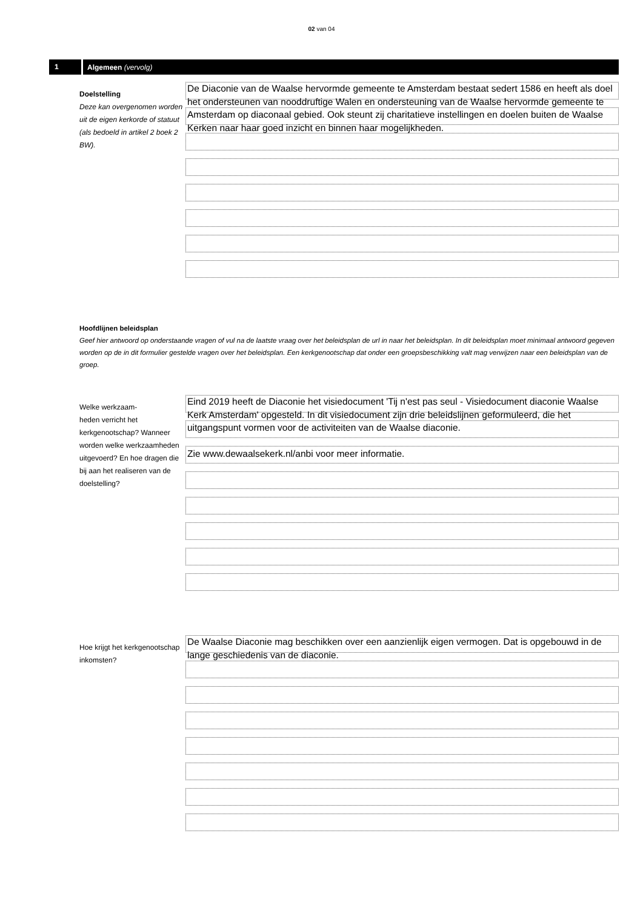02 van 04
1 Algemeen (vervolg)
Doelstelling
Deze kan overgenomen worden uit de eigen kerkorde of statuut (als bedoeld in artikel 2 boek 2 BW).
De Diaconie van de Waalse hervormde gemeente te Amsterdam bestaat sedert 1586 en heeft als doel het ondersteunen van nooddruftige Walen en ondersteuning van de Waalse hervormde gemeente te Amsterdam op diaconaal gebied. Ook steunt zij charitatieve instellingen en doelen buiten de Waalse Kerken naar haar goed inzicht en binnen haar mogelijkheden.
Hoofdlijnen beleidsplan
Geef hier antwoord op onderstaande vragen of vul na de laatste vraag over het beleidsplan de url in naar het beleidsplan. In dit beleidsplan moet minimaal antwoord gegeven worden op de in dit formulier gestelde vragen over het beleidsplan. Een kerkgenootschap dat onder een groepsbeschikking valt mag verwijzen naar een beleidsplan van de groep.
Welke werkzaam-
heden verricht het kerkgenootschap? Wanneer worden welke werkzaamheden uitgevoerd? En hoe dragen die bij aan het realiseren van de doelstelling?
Eind 2019 heeft de Diaconie het visiedocument 'Tij n'est pas seul - Visiedocument diaconie Waalse Kerk Amsterdam' opgesteld. In dit visiedocument zijn drie beleidslijnen geformuleerd, die het uitgangspunt vormen voor de activiteiten van de Waalse diaconie.
Zie www.dewaalsekerk.nl/anbi voor meer informatie.
Hoe krijgt het kerkgenootschap inkomsten?
De Waalse Diaconie mag beschikken over een aanzienlijk eigen vermogen. Dat is opgebouwd in de lange geschiedenis van de diaconie.